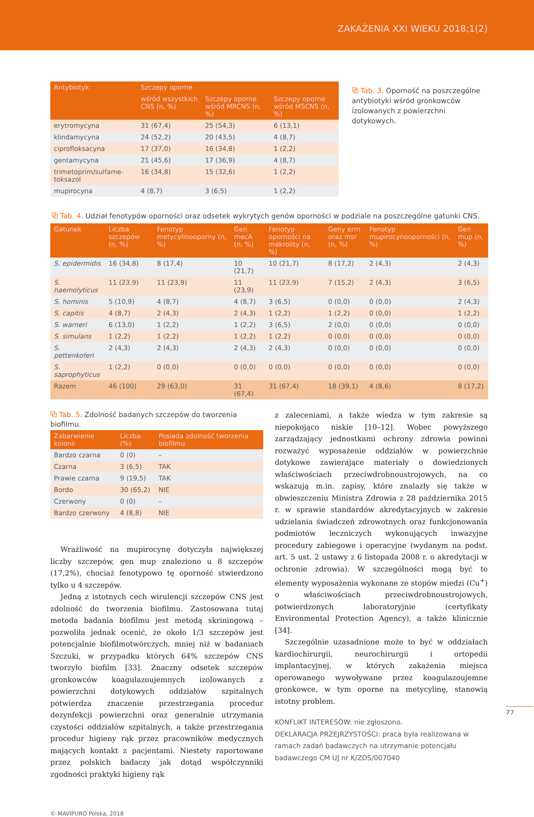ZAKAŻENIA XXI WIEKU 2018;1(2)
| Antybiotyk | Szczepy oporne | | |
| --- | --- | --- | --- |
| | wśród wszystkich CNS (n, %) | Szczepy oporne wśród MRCNS (n, %) | Szczepy oporne wśród MSCNS (n, %) |
| erytromycyna | 31 (67,4) | 25 (54,3) | 6 (13,1) |
| klindamycyna | 24 (52,2) | 20 (43,5) | 4 (8,7) |
| ciprofloksacyna | 17 (37,0) | 16 (34,8) | 1 (2,2) |
| gentamycyna | 21 (45,6) | 17 (36,9) | 4 (8,7) |
| trimetoprim/sulfame-toksazol | 16 (34,8) | 15 (32,6) | 1 (2,2) |
| mupirocyna | 4 (8,7) | 3 (6,5) | 1 (2,2) |
⧉ Tab. 3. Oporność na poszczególne antybiotyki wśród gronkowców izolowanych z powierzchni dotykowych.
⧉ Tab. 4. Udział fenotypów oporności oraz odsetek wykrytych genów oporności w podziale na poszczególne gatunki CNS.
| Gatunek | Liczba szczepów (n, %) | Fenotyp metycylinooporny (n, %) | Gen mecA (n, %) | Fenotyp oporności na makrolity (n, %) | Geny erm oraz msr (n, %) | Fenotyp mupirocynooporności (n, %) | Gen mup (n, %) |
| --- | --- | --- | --- | --- | --- | --- | --- |
| S. epidermidis | 16 (34,8) | 8 (17,4) | 10 (21,7) | 10 (21,7) | 8 (17,2) | 2 (4,3) | 2 (4,3) |
| S. haemolyticus | 11 (23,9) | 11 (23,9) | 11 (23,9) | 11 (23,9) | 7 (15,2) | 2 (4,3) | 3 (6,5) |
| S. hominis | 5 (10,9) | 4 (8,7) | 4 (8,7) | 3 (6,5) | 0 (0,0) | 0 (0,0) | 2 (4,3) |
| S. capitis | 4 (8,7) | 2 (4,3) | 2 (4,3) | 1 (2,2) | 1 (2,2) | 0 (0,0) | 1 (2,2) |
| S. warneri | 6 (13,0) | 1 (2,2) | 1 (2,2) | 3 (6,5) | 2 (0,0) | 0 (0,0) | 0 (0,0) |
| S. simulans | 1 (2,2) | 1 (2,2) | 1 (2,2) | 1 (2,2) | 0 (0,0) | 0 (0,0) | 0 (0,0) |
| S. pettenkoferi | 2 (4,3) | 2 (4,3) | 2 (4,3) | 2 (4,3) | 0 (0,0) | 0 (0,0) | 0 (0,0) |
| S. saprophyticus | 1 (2,2) | 0 (0,0) | 0 (0,0) | 0 (0,0) | 0 (0,0) | 0 (0,0) | 0 (0,0) |
| Razem | 46 (100) | 29 (63,0) | 31 (67,4) | 31 (67,4) | 18 (39,1) | 4 (8,6) | 8 (17,2) |
⧉ Tab. 5. Zdolność badanych szczepów do tworzenia biofilmu.
| Zabarwienie kolonii | Liczba (%) | Posiada zdolność tworzenia biofilmu |
| --- | --- | --- |
| Bardzo czarna | 0 (0) | – |
| Czarna | 3 (6,5) | TAK |
| Prawie czarna | 9 (19,5) | TAK |
| Bordo | 30 (65,2) | NIE |
| Czerwony | 0 (0) | – |
| Bardzo czerwony | 4 (8,8) | NIE |
Wrażliwość na mupirocynę dotyczyła największej liczby szczepów, gen mup znaleziono u 8 szczepów (17,2%), chociaż fenotypowo tę oporność stwierdzono tylko u 4 szczepów.
Jedną z istotnych cech wirulencji szczepów CNS jest zdolność do tworzenia biofilmu. Zastosowana tutaj metoda badania biofilmu jest metodą skriningową – pozwoliła jednak ocenić, że około 1/3 szczepów jest potencjalnie biofilmotwórczych, mniej niż w badaniach Szczuki, w przypadku których 64% szczepów CNS tworzyło biofilm [33]. Znaczny odsetek szczepów gronkowców koagulazoujemnych izolowanych z powierzchni dotykowych oddziałów szpitalnych potwierdza znaczenie przestrzegania procedur dezynfekcji powierzchni oraz generalnie utrzymania czystości oddziałów szpitalnych, a także przestrzegania procedur higieny rąk przez pracowników medycznych mających kontakt z pacjentami. Niestety raportowane przez polskich badaczy jak dotąd współczynniki zgodności praktyki higieny rąk
z zaleceniami, a także wiedza w tym zakresie są niepokojąco niskie [10–12]. Wobec powyższego zarządzający jednostkami ochrony zdrowia powinni rozważyć wyposażenie oddziałów w powierzchnie dotykowe zawierające materiały o dowiedzionych właściwościach przeciwdrobnoustrojowych, na co wskazują m.in. zapisy, które znalazły się także w obwieszczeniu Ministra Zdrowia z 28 października 2015 r. w sprawie standardów akredytacyjnych w zakresie udzielania świadczeń zdrowotnych oraz funkcjonowania podmiotów leczniczych wykonujących inwazyjne procedury zabiegowe i operacyjne (wydanym na podst. art. 5 ust. 2 ustawy z 6 listopada 2008 r. o akredytacji w ochronie zdrowia). W szczególności mogą być to elementy wyposażenia wykonane ze stopów miedzi (Cu<sup>+</sup>) o właściwościach przeciwdrobnoustrojowych, potwierdzonych laboratoryjnie (certyfikaty Environmental Protection Agency), a także klinicznie [34].
Szczególnie uzasadnione może to być w oddziałach kardiochirurgii, neurochirurgii i ortopedii implantacyjnej, w których zakażenia miejsca operowanego wywoływane przez koagulazoujemne gronkowce, w tym oporne na metycylinę, stanowią istotny problem.
KONFLIKT INTERESÓW: nie zgłoszono.
DEKLARACJA PRZEJRZYSTOŚCI: praca była realizowana w ramach zadań badawczych na utrzymanie potencjału badawczego CM UJ nr K/ZDS/007040
77
© MAVIPURO Polska, 2018